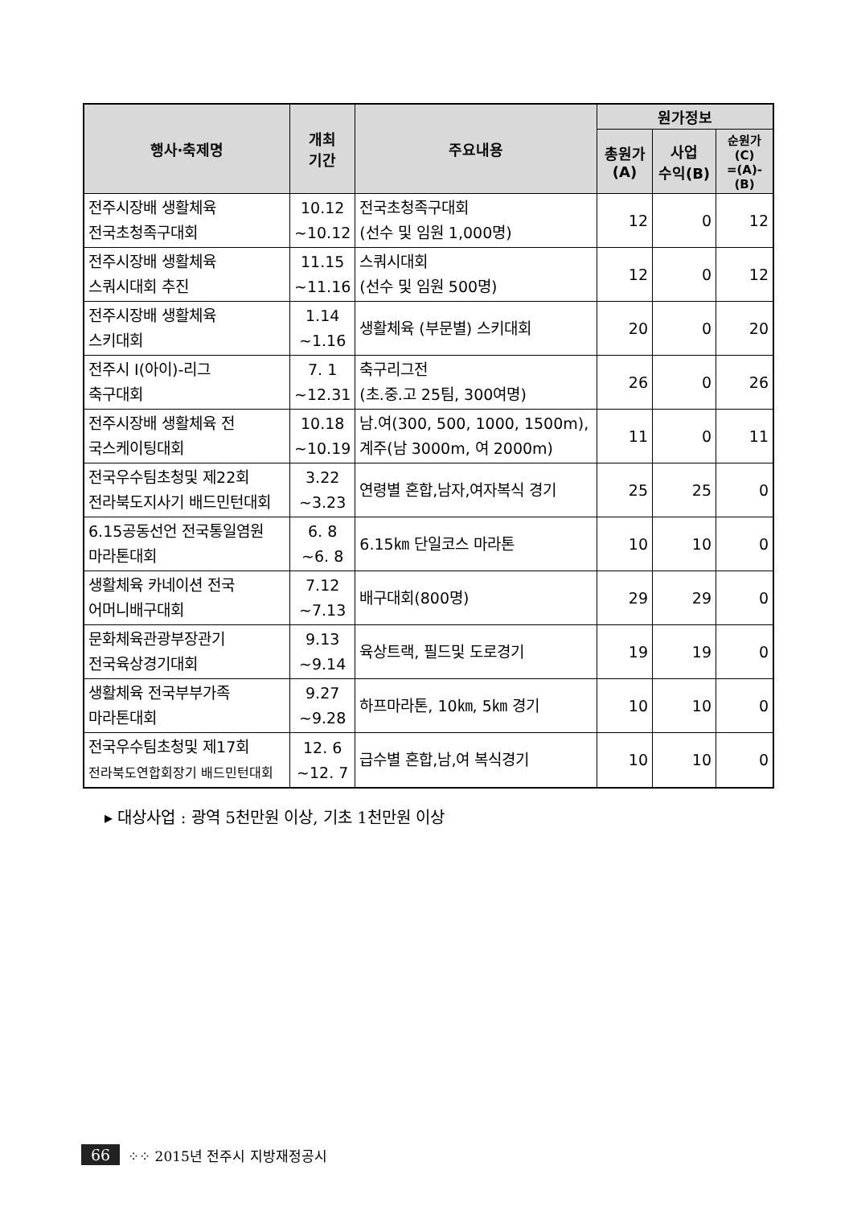| 행사·축제명 | 개최 기간 | 주요내용 | 원가정보 | | |
| --- | --- | --- | --- | --- | --- |
| | | | 총원가 (A) | 사업 수익(B) | 순원가 (C) =(A)-(B) |
| 전주시장배 생활체육 전국초청족구대회 | 10.12 ~10.12 | 전국초청족구대회 (선수 및 임원 1,000명) | 12 | 0 | 12 |
| 전주시장배 생활체육 스쿼시대회 추진 | 11.15 ~11.16 | 스쿼시대회 (선수 및 임원 500명) | 12 | 0 | 12 |
| 전주시장배 생활체육 스키대회 | 1.14 ~1.16 | 생활체육 (부문별) 스키대회 | 20 | 0 | 20 |
| 전주시 I(아이)-리그 축구대회 | 7. 1 ~12.31 | 축구리그전 (초.중.고 25팀, 300여명) | 26 | 0 | 26 |
| 전주시장배 생활체육 전 국스케이팅대회 | 10.18 ~10.19 | 남.여(300, 500, 1000, 1500m), 계주(남 3000m, 여 2000m) | 11 | 0 | 11 |
| 전국우수팀초청및 제22회 전라북도지사기 배드민턴대회 | 3.22 ~3.23 | 연령별 혼합,남자,여자복식 경기 | 25 | 25 | 0 |
| 6.15공동선언 전국통일염원 마라톤대회 | 6. 8 ~6. 8 | 6.15㎞ 단일코스 마라톤 | 10 | 10 | 0 |
| 생활체육 카네이션 전국 어머니배구대회 | 7.12 ~7.13 | 배구대회(800명) | 29 | 29 | 0 |
| 문화체육관광부장관기 전국육상경기대회 | 9.13 ~9.14 | 육상트랙, 필드및 도로경기 | 19 | 19 | 0 |
| 생활체육 전국부부가족 마라톤대회 | 9.27 ~9.28 | 하프마라톤, 10㎞, 5㎞ 경기 | 10 | 10 | 0 |
| 전국우수팀초청및 제17회 전라북도연합회장기 배드민턴대회 | 12. 6 ~12. 7 | 급수별 혼합,남,여 복식경기 | 10 | 10 | 0 |
▸ 대상사업 : 광역 5천만원 이상, 기초 1천만원 이상
66 ⁘⁘ 2015년 전주시 지방재정공시